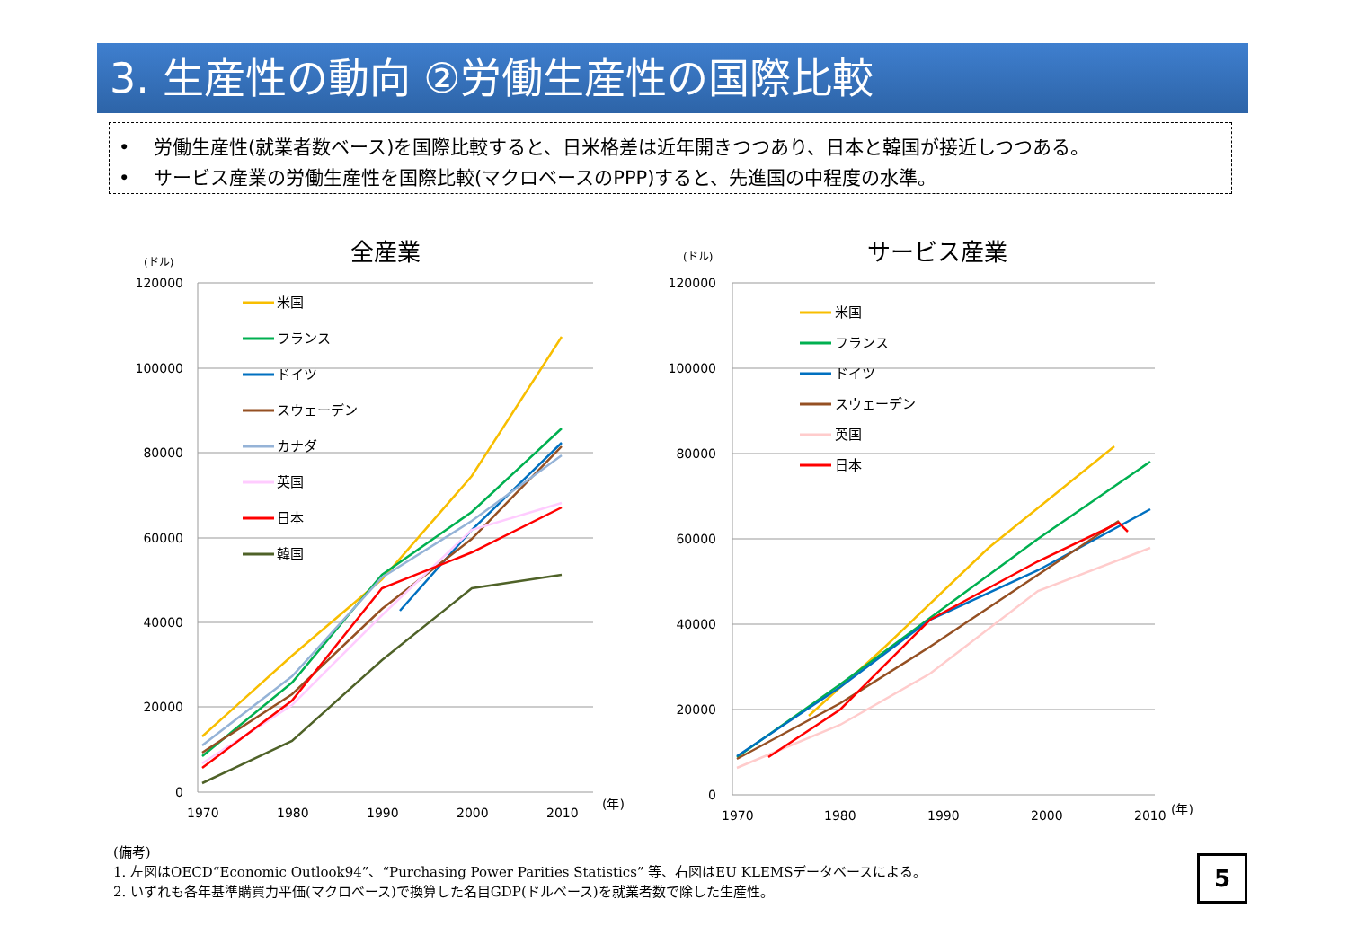3. 生産性の動向 ②労働生産性の国際比較
• 労働生産性(就業者数ベース)を国際比較すると、日米格差は近年開きつつあり、日本と韓国が接近しつつある。
• サービス産業の労働生産性を国際比較(マクロベースのPPP)すると、先進国の中程度の水準。
全産業
(ドル)
120000
100000
80000
60000
40000
20000
0
1970
1980
1990
2000
2010
(年)
米国
フランス
ドイツ
スウェーデン
カナダ
英国
日本
韓国
サービス産業
(ドル)
120000
100000
80000
60000
40000
20000
0
1970
1980
1990
2000
2010
(年)
米国
フランス
ドイツ
スウェーデン
英国
日本
(備考)
1. 左図はOECD“Economic Outlook94”、“Purchasing Power Parities Statistics” 等、右図はEU KLEMSデータベースによる。
2. いずれも各年基準購買力平価(マクロベース)で換算した名目GDP(ドルベース)を就業者数で除した生産性。
5